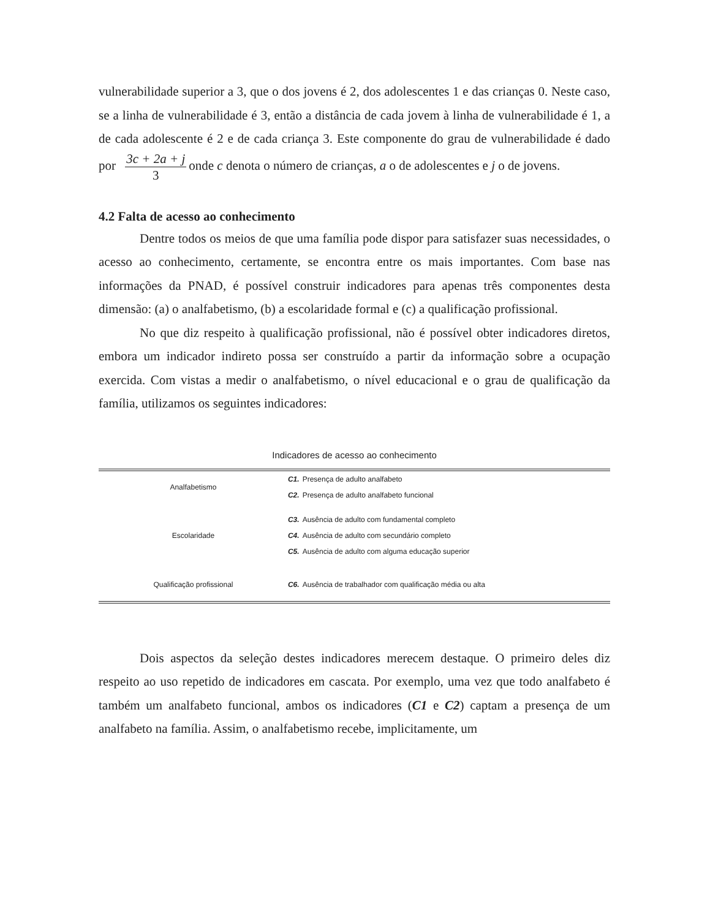vulnerabilidade superior a 3, que o dos jovens é 2, dos adolescentes 1 e das crianças 0. Neste caso, se a linha de vulnerabilidade é 3, então a distância de cada jovem à linha de vulnerabilidade é 1, a de cada adolescente é 2 e de cada criança 3. Este componente do grau de vulnerabilidade é dado por 3c + 2a + j 3 onde c denota o número de crianças, a o de adolescentes e j o de jovens.
4.2 Falta de acesso ao conhecimento
Dentre todos os meios de que uma família pode dispor para satisfazer suas necessidades, o acesso ao conhecimento, certamente, se encontra entre os mais importantes. Com base nas informações da PNAD, é possível construir indicadores para apenas três componentes desta dimensão: (a) o analfabetismo, (b) a escolaridade formal e (c) a qualificação profissional.
No que diz respeito à qualificação profissional, não é possível obter indicadores diretos, embora um indicador indireto possa ser construído a partir da informação sobre a ocupação exercida. Com vistas a medir o analfabetismo, o nível educacional e o grau de qualificação da família, utilizamos os seguintes indicadores:
Indicadores de acesso ao conhecimento
| Analfabetismo | C1. Presença de adulto analfabeto |
| | C2. Presença de adulto analfabeto funcional |
| Escolaridade | C3. Ausência de adulto com fundamental completo |
| | C4. Ausência de adulto com secundário completo |
| | C5. Ausência de adulto com alguma educação superior |
| Qualificação profissional | C6. Ausência de trabalhador com qualificação média ou alta |
Dois aspectos da seleção destes indicadores merecem destaque. O primeiro deles diz respeito ao uso repetido de indicadores em cascata. Por exemplo, uma vez que todo analfabeto é também um analfabeto funcional, ambos os indicadores (C1 e C2) captam a presença de um analfabeto na família. Assim, o analfabetismo recebe, implicitamente, um